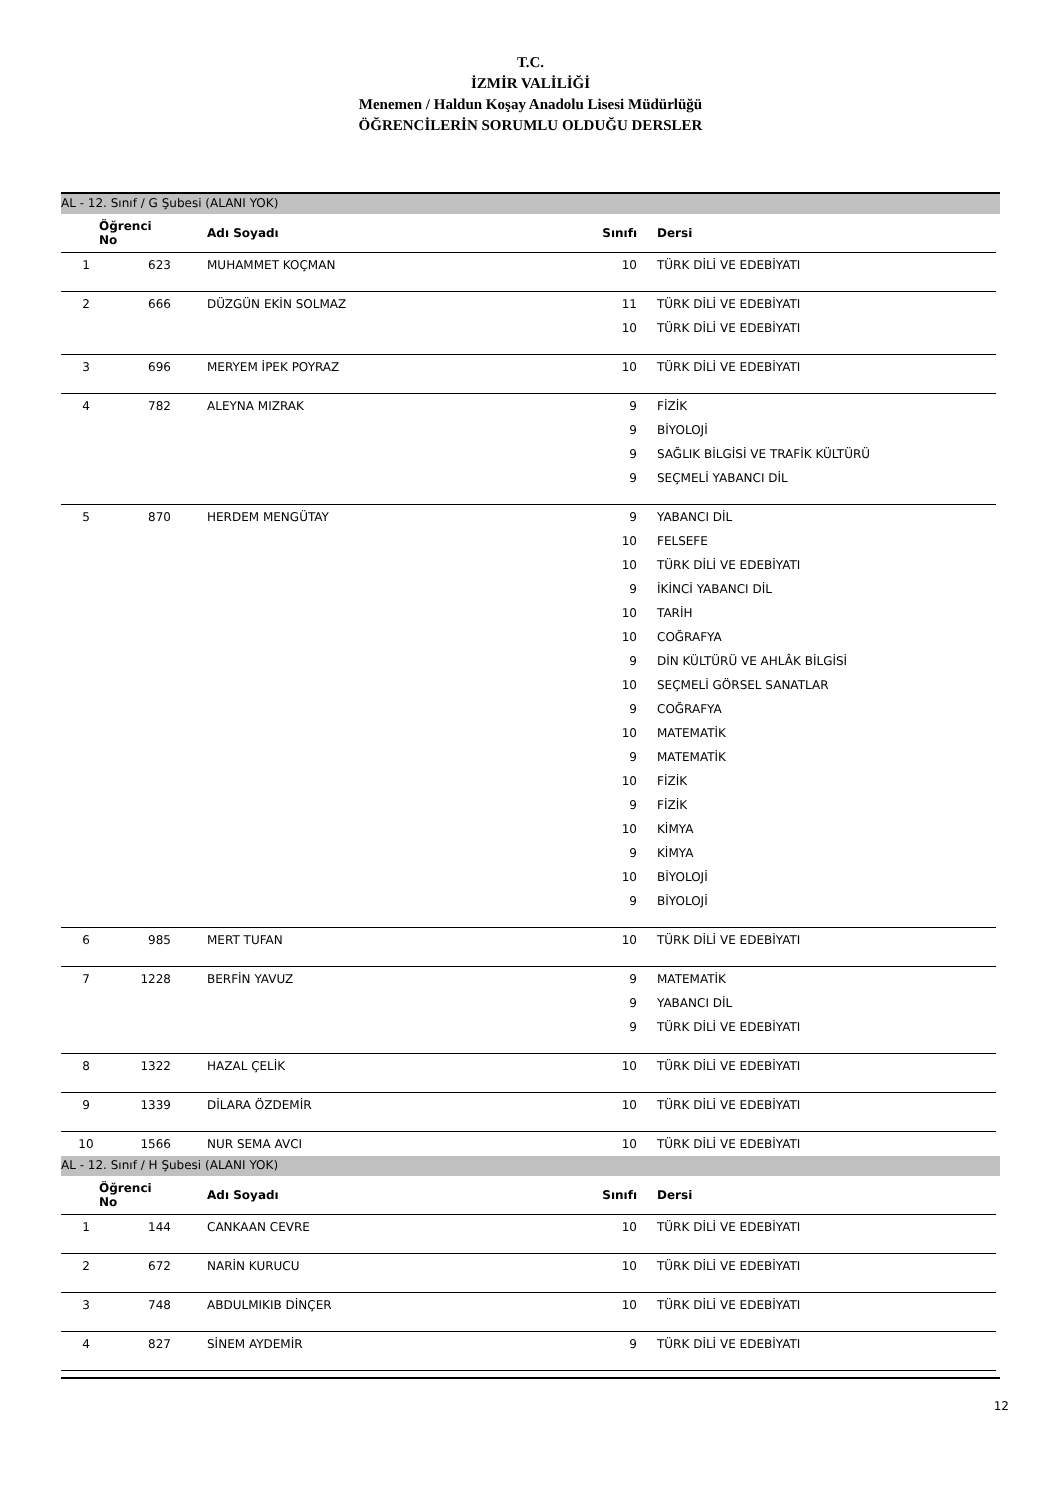T.C.
İZMİR VALİLİĞİ
Menemen / Haldun Koşay Anadolu Lisesi Müdürlüğü
ÖĞRENCİLERİN SORUMLU OLDUĞU DERSLER
AL - 12. Sınıf / G Şubesi (ALANI YOK)
| Öğrenci No | | Adı Soyadı | Sınıfı | Dersi |
| --- | --- | --- | --- | --- |
| 1 | 623 | MUHAMMET KOÇMAN | 10 | TÜRK DİLİ VE EDEBİYATI |
| 2 | 666 | DÜZGÜN EKİN SOLMAZ | 11 | TÜRK DİLİ VE EDEBİYATI |
| | | | 10 | TÜRK DİLİ VE EDEBİYATI |
| 3 | 696 | MERYEM İPEK POYRAZ | 10 | TÜRK DİLİ VE EDEBİYATI |
| 4 | 782 | ALEYNA MIZRAK | 9 | FİZİK |
| | | | 9 | BİYOLOJİ |
| | | | 9 | SAĞLIK BİLGİSİ VE TRAFİK KÜLTÜRÜ |
| | | | 9 | SEÇMELİ YABANCI DİL |
| 5 | 870 | HERDEM MENGÜTAY | 9 | YABANCI DİL |
| | | | 10 | FELSEFE |
| | | | 10 | TÜRK DİLİ VE EDEBİYATI |
| | | | 9 | İKİNCİ YABANCI DİL |
| | | | 10 | TARİH |
| | | | 10 | COĞRAFYA |
| | | | 9 | DİN KÜLTÜRÜ VE AHLÂK BİLGİSİ |
| | | | 10 | SEÇMELİ GÖRSEL SANATLAR |
| | | | 9 | COĞRAFYA |
| | | | 10 | MATEMATİK |
| | | | 9 | MATEMATİK |
| | | | 10 | FİZİK |
| | | | 9 | FİZİK |
| | | | 10 | KİMYA |
| | | | 9 | KİMYA |
| | | | 10 | BİYOLOJİ |
| | | | 9 | BİYOLOJİ |
| 6 | 985 | MERT TUFAN | 10 | TÜRK DİLİ VE EDEBİYATI |
| 7 | 1228 | BERFİN YAVUZ | 9 | MATEMATİK |
| | | | 9 | YABANCI DİL |
| | | | 9 | TÜRK DİLİ VE EDEBİYATI |
| 8 | 1322 | HAZAL ÇELİK | 10 | TÜRK DİLİ VE EDEBİYATI |
| 9 | 1339 | DİLARA ÖZDEMİR | 10 | TÜRK DİLİ VE EDEBİYATI |
| 10 | 1566 | NUR SEMA AVCI | 10 | TÜRK DİLİ VE EDEBİYATI |
AL - 12. Sınıf / H Şubesi (ALANI YOK)
| Öğrenci No | | Adı Soyadı | Sınıfı | Dersi |
| --- | --- | --- | --- | --- |
| 1 | 144 | CANKAAN CEVRE | 10 | TÜRK DİLİ VE EDEBİYATI |
| 2 | 672 | NARİN KURUCU | 10 | TÜRK DİLİ VE EDEBİYATI |
| 3 | 748 | ABDULMIKIB DİNÇER | 10 | TÜRK DİLİ VE EDEBİYATI |
| 4 | 827 | SİNEM AYDEMİR | 9 | TÜRK DİLİ VE EDEBİYATI |
12